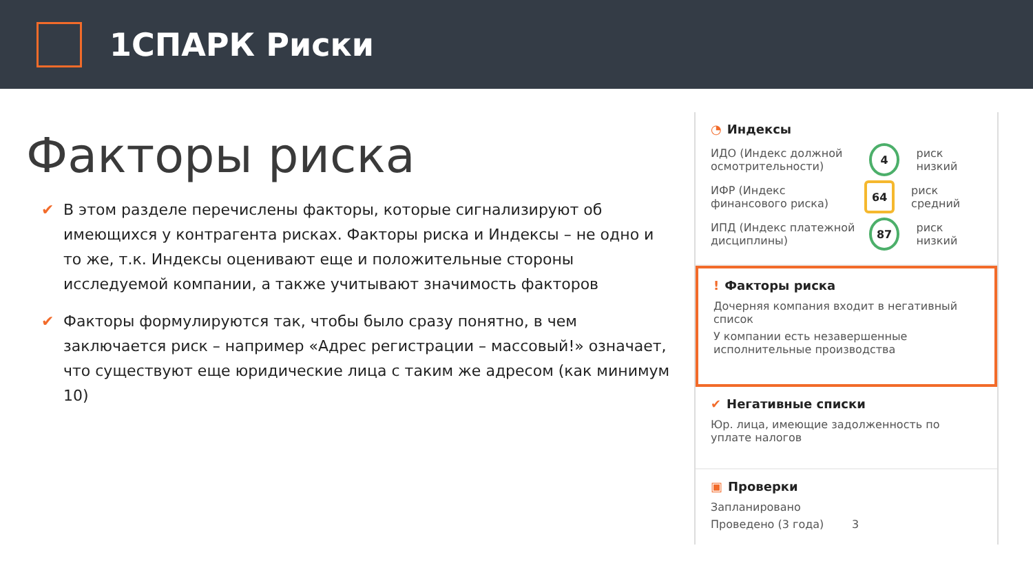1СПАРК Риски
Факторы риска
✔ В этом разделе перечислены факторы, которые сигнализируют об имеющихся у контрагента рисках. Факторы риска и Индексы – не одно и то же, т.к. Индексы оценивают еще и положительные стороны исследуемой компании, а также учитывают значимость факторов
✔ Факторы формулируются так, чтобы было сразу понятно, в чем заключается риск – например «Адрес регистрации – массовый!» означает, что существуют еще юридические лица с таким же адресом (как минимум 10)
◔ Индексы
ИДО (Индекс должной осмотрительности)
4
риск низкий
ИФР (Индекс финансового риска)
64
риск средний
ИПД (Индекс платежной дисциплины)
87
риск низкий
! Факторы риска
Дочерняя компания входит в негативный список
У компании есть незавершенные исполнительные производства
✔ Негативные списки
Юр. лица, имеющие задолженность по уплате налогов
▣ Проверки
Запланировано
Проведено (3 года) 3